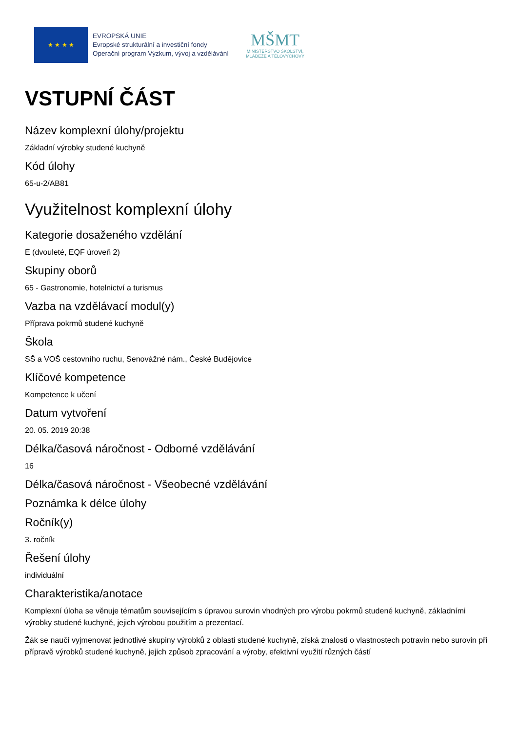★ ★ ★ ★
EVROPSKÁ UNIE
Evropské strukturální a investiční fondy
Operační program Výzkum, vývoj a vzdělávání
MŠMT
MINISTERSTVO ŠKOLSTVÍ,
MLÁDEŽE A TĚLOVÝCHOVY
VSTUPNÍ ČÁST
Název komplexní úlohy/projektu
Základní výrobky studené kuchyně
Kód úlohy
65-u-2/AB81
Využitelnost komplexní úlohy
Kategorie dosaženého vzdělání
E (dvouleté, EQF úroveň 2)
Skupiny oborů
65 - Gastronomie, hotelnictví a turismus
Vazba na vzdělávací modul(y)
Příprava pokrmů studené kuchyně
Škola
SŠ a VOŠ cestovního ruchu, Senovážné nám., České Budějovice
Klíčové kompetence
Kompetence k učení
Datum vytvoření
20. 05. 2019 20:38
Délka/časová náročnost - Odborné vzdělávání
16
Délka/časová náročnost - Všeobecné vzdělávání
Poznámka k délce úlohy
Ročník(y)
3. ročník
Řešení úlohy
individuální
Charakteristika/anotace
Komplexní úloha se věnuje tématům souvisejícím s úpravou surovin vhodných pro výrobu pokrmů studené kuchyně, základními výrobky studené kuchyně, jejich výrobou použitím a prezentací.
Žák se naučí vyjmenovat jednotlivé skupiny výrobků z oblasti studené kuchyně, získá znalosti o vlastnostech potravin nebo surovin při přípravě výrobků studené kuchyně, jejich způsob zpracování a výroby, efektivní využití různých částí